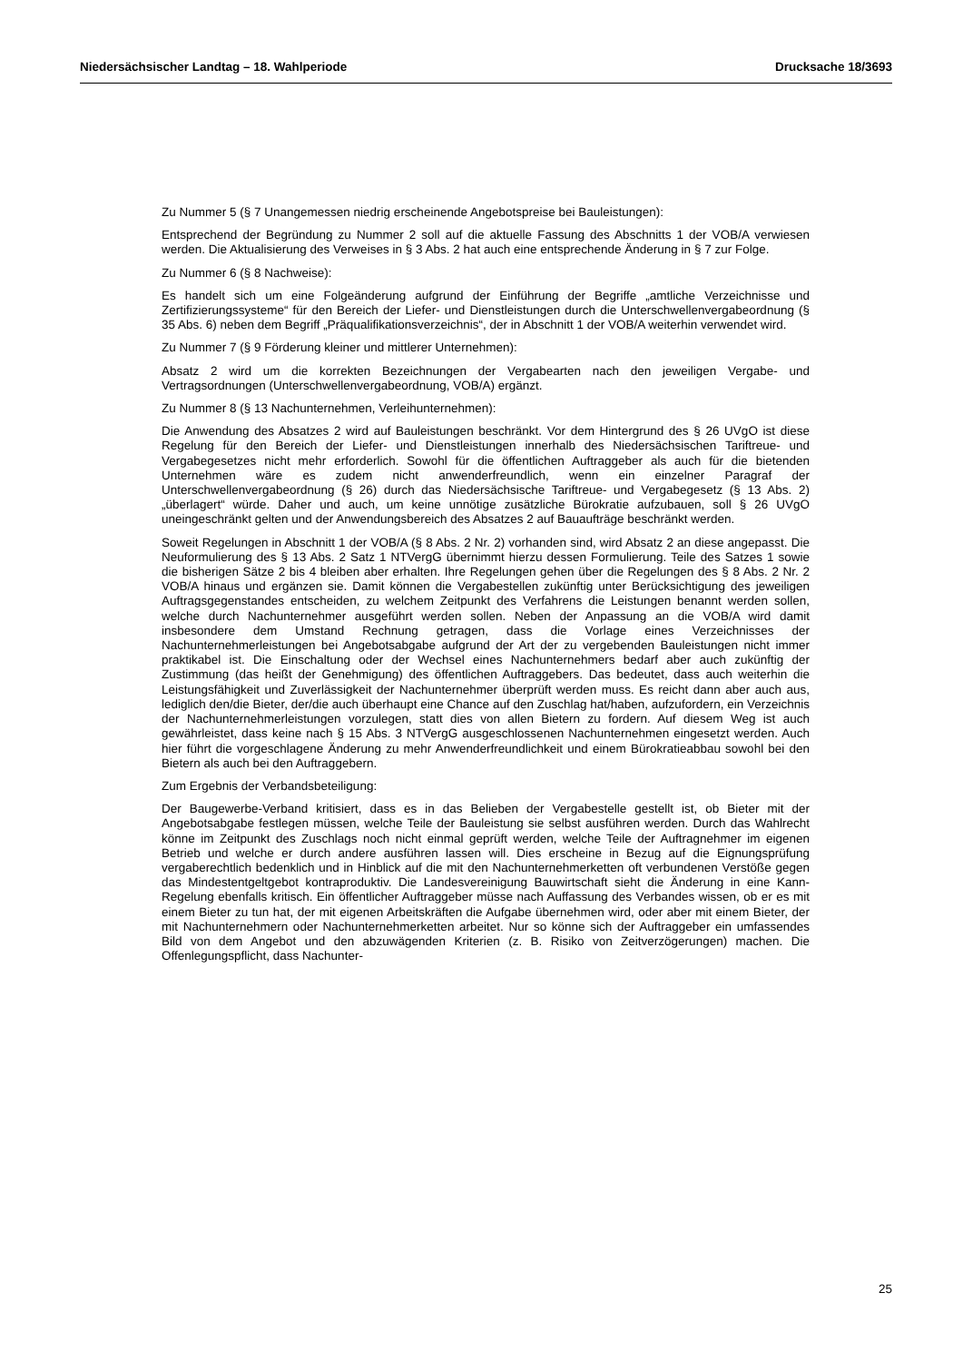Niedersächsischer Landtag – 18. Wahlperiode Drucksache 18/3693
Zu Nummer 5 (§ 7 Unangemessen niedrig erscheinende Angebotspreise bei Bauleistungen):
Entsprechend der Begründung zu Nummer 2 soll auf die aktuelle Fassung des Abschnitts 1 der VOB/A verwiesen werden. Die Aktualisierung des Verweises in § 3 Abs. 2 hat auch eine entsprechende Änderung in § 7 zur Folge.
Zu Nummer 6 (§ 8 Nachweise):
Es handelt sich um eine Folgeänderung aufgrund der Einführung der Begriffe „amtliche Verzeichnisse und Zertifizierungssysteme“ für den Bereich der Liefer- und Dienstleistungen durch die Unterschwellenvergabeordnung (§ 35 Abs. 6) neben dem Begriff „Präqualifikationsverzeichnis“, der in Abschnitt 1 der VOB/A weiterhin verwendet wird.
Zu Nummer 7 (§ 9 Förderung kleiner und mittlerer Unternehmen):
Absatz 2 wird um die korrekten Bezeichnungen der Vergabearten nach den jeweiligen Vergabe- und Vertragsordnungen (Unterschwellenvergabeordnung, VOB/A) ergänzt.
Zu Nummer 8 (§ 13 Nachunternehmen, Verleihunternehmen):
Die Anwendung des Absatzes 2 wird auf Bauleistungen beschränkt. Vor dem Hintergrund des § 26 UVgO ist diese Regelung für den Bereich der Liefer- und Dienstleistungen innerhalb des Niedersächsischen Tariftreue- und Vergabegesetzes nicht mehr erforderlich. Sowohl für die öffentlichen Auftraggeber als auch für die bietenden Unternehmen wäre es zudem nicht anwenderfreundlich, wenn ein einzelner Paragraf der Unterschwellenvergabeordnung (§ 26) durch das Niedersächsische Tariftreue- und Vergabegesetz (§ 13 Abs. 2) „überlagert“ würde. Daher und auch, um keine unnötige zusätzliche Bürokratie aufzubauen, soll § 26 UVgO uneingeschränkt gelten und der Anwendungsbereich des Absatzes 2 auf Bauaufträge beschränkt werden.
Soweit Regelungen in Abschnitt 1 der VOB/A (§ 8 Abs. 2 Nr. 2) vorhanden sind, wird Absatz 2 an diese angepasst. Die Neuformulierung des § 13 Abs. 2 Satz 1 NTVergG übernimmt hierzu dessen Formulierung. Teile des Satzes 1 sowie die bisherigen Sätze 2 bis 4 bleiben aber erhalten. Ihre Regelungen gehen über die Regelungen des § 8 Abs. 2 Nr. 2 VOB/A hinaus und ergänzen sie. Damit können die Vergabestellen zukünftig unter Berücksichtigung des jeweiligen Auftragsgegenstandes entscheiden, zu welchem Zeitpunkt des Verfahrens die Leistungen benannt werden sollen, welche durch Nachunternehmer ausgeführt werden sollen. Neben der Anpassung an die VOB/A wird damit insbesondere dem Umstand Rechnung getragen, dass die Vorlage eines Verzeichnisses der Nachunternehmerleistungen bei Angebotsabgabe aufgrund der Art der zu vergebenden Bauleistungen nicht immer praktikabel ist. Die Einschaltung oder der Wechsel eines Nachunternehmers bedarf aber auch zukünftig der Zustimmung (das heißt der Genehmigung) des öffentlichen Auftraggebers. Das bedeutet, dass auch weiterhin die Leistungsfähigkeit und Zuverlässigkeit der Nachunternehmer überprüft werden muss. Es reicht dann aber auch aus, lediglich den/die Bieter, der/die auch überhaupt eine Chance auf den Zuschlag hat/haben, aufzufordern, ein Verzeichnis der Nachunternehmerleistungen vorzulegen, statt dies von allen Bietern zu fordern. Auf diesem Weg ist auch gewährleistet, dass keine nach § 15 Abs. 3 NTVergG ausgeschlossenen Nachunternehmen eingesetzt werden. Auch hier führt die vorgeschlagene Änderung zu mehr Anwenderfreundlichkeit und einem Bürokratieabbau sowohl bei den Bietern als auch bei den Auftraggebern.
Zum Ergebnis der Verbandsbeteiligung:
Der Baugewerbe-Verband kritisiert, dass es in das Belieben der Vergabestelle gestellt ist, ob Bieter mit der Angebotsabgabe festlegen müssen, welche Teile der Bauleistung sie selbst ausführen werden. Durch das Wahlrecht könne im Zeitpunkt des Zuschlags noch nicht einmal geprüft werden, welche Teile der Auftragnehmer im eigenen Betrieb und welche er durch andere ausführen lassen will. Dies erscheine in Bezug auf die Eignungsprüfung vergaberechtlich bedenklich und in Hinblick auf die mit den Nachunternehmerketten oft verbundenen Verstöße gegen das Mindestentgeltgebot kontraproduktiv. Die Landesvereinigung Bauwirtschaft sieht die Änderung in eine Kann-Regelung ebenfalls kritisch. Ein öffentlicher Auftraggeber müsse nach Auffassung des Verbandes wissen, ob er es mit einem Bieter zu tun hat, der mit eigenen Arbeitskräften die Aufgabe übernehmen wird, oder aber mit einem Bieter, der mit Nachunternehmern oder Nachunternehmerketten arbeitet. Nur so könne sich der Auftraggeber ein umfassendes Bild von dem Angebot und den abzuwägenden Kriterien (z. B. Risiko von Zeitverzögerungen) machen. Die Offenlegungspflicht, dass Nachunter-
25